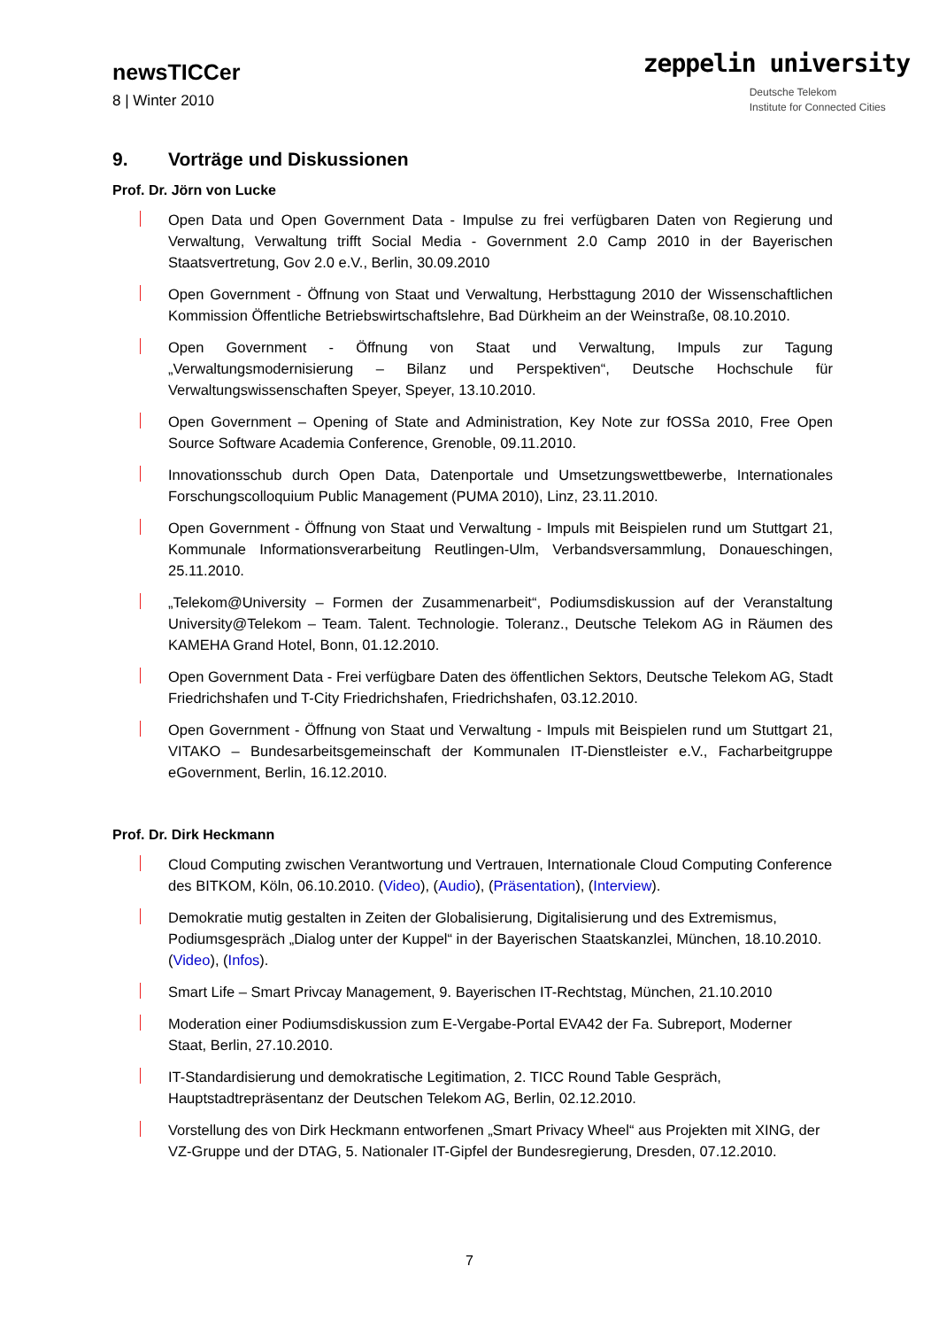newsTICCer
8 | Winter 2010
zeppelin university
Deutsche Telekom
Institute for Connected Cities
9. Vorträge und Diskussionen
Prof. Dr. Jörn von Lucke
Open Data und Open Government Data - Impulse zu frei verfügbaren Daten von Regierung und Verwaltung, Verwaltung trifft Social Media - Government 2.0 Camp 2010 in der Bayerischen Staatsvertretung, Gov 2.0 e.V., Berlin, 30.09.2010
Open Government - Öffnung von Staat und Verwaltung, Herbsttagung 2010 der Wissenschaftlichen Kommission Öffentliche Betriebswirtschaftslehre, Bad Dürkheim an der Weinstraße, 08.10.2010.
Open Government - Öffnung von Staat und Verwaltung, Impuls zur Tagung „Verwaltungsmodernisierung – Bilanz und Perspektiven“, Deutsche Hochschule für Verwaltungswissenschaften Speyer, Speyer, 13.10.2010.
Open Government – Opening of State and Administration, Key Note zur fOSSa 2010, Free Open Source Software Academia Conference, Grenoble, 09.11.2010.
Innovationsschub durch Open Data, Datenportale und Umsetzungswettbewerbe, Internationales Forschungscolloquium Public Management (PUMA 2010), Linz, 23.11.2010.
Open Government - Öffnung von Staat und Verwaltung - Impuls mit Beispielen rund um Stuttgart 21, Kommunale Informationsverarbeitung Reutlingen-Ulm, Verbandsversammlung, Donaueschingen, 25.11.2010.
„Telekom@University – Formen der Zusammenarbeit“, Podiumsdiskussion auf der Veranstaltung University@Telekom – Team. Talent. Technologie. Toleranz., Deutsche Telekom AG in Räumen des KAMEHA Grand Hotel, Bonn, 01.12.2010.
Open Government Data - Frei verfügbare Daten des öffentlichen Sektors, Deutsche Telekom AG, Stadt Friedrichshafen und T-City Friedrichshafen, Friedrichshafen, 03.12.2010.
Open Government - Öffnung von Staat und Verwaltung - Impuls mit Beispielen rund um Stuttgart 21, VITAKO – Bundesarbeitsgemeinschaft der Kommunalen IT-Dienstleister e.V., Facharbeitgruppe eGovernment, Berlin, 16.12.2010.
Prof. Dr. Dirk Heckmann
Cloud Computing zwischen Verantwortung und Vertrauen, Internationale Cloud Computing Conference des BITKOM, Köln, 06.10.2010. (Video), (Audio), (Präsentation), (Interview).
Demokratie mutig gestalten in Zeiten der Globalisierung, Digitalisierung und des Extremismus, Podiumsgespräch „Dialog unter der Kuppel“ in der Bayerischen Staatskanzlei, München, 18.10.2010. (Video), (Infos).
Smart Life – Smart Privcay Management, 9. Bayerischen IT-Rechtstag, München, 21.10.2010
Moderation einer Podiumsdiskussion zum E-Vergabe-Portal EVA42 der Fa. Subreport, Moderner Staat, Berlin, 27.10.2010.
IT-Standardisierung und demokratische Legitimation, 2. TICC Round Table Gespräch, Hauptstadtrepräsentanz der Deutschen Telekom AG, Berlin, 02.12.2010.
Vorstellung des von Dirk Heckmann entworfenen „Smart Privacy Wheel“ aus Projekten mit XING, der VZ-Gruppe und der DTAG, 5. Nationaler IT-Gipfel der Bundesregierung, Dresden, 07.12.2010.
7